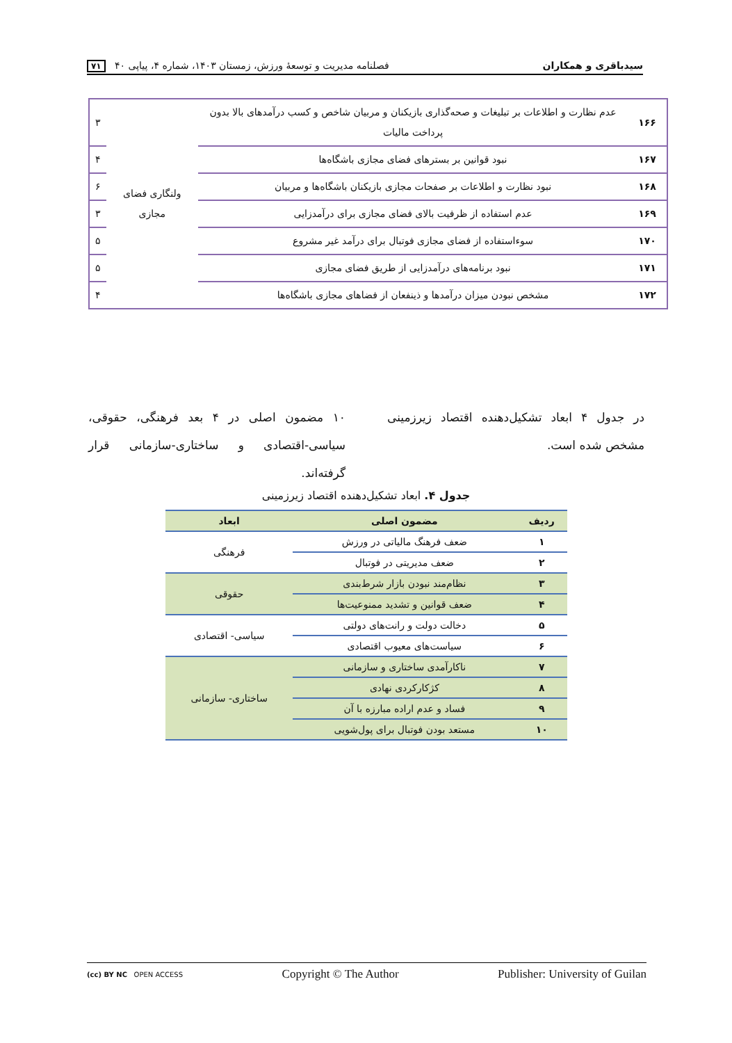سیدباقری و همکاران فصلنامه مدیریت و توسعهٔ ورزش، زمستان ۱۴۰۳، شماره ۴، پیاپی ۴۰ ۷۱
| ۱۶۶ | عدم نظارت و اطلاعات بر تبلیغات و صحه‌گذاری بازیکنان و مربیان شاخص و کسب درآمدهای بالا بدون پرداخت مالیات | ولنگاری فضای مجازی | ۳ |
| ۱۶۷ | نبود قوانین بر بسترهای فضای مجازی باشگاه‌ها | | ۴ |
| ۱۶۸ | نبود نظارت و اطلاعات بر صفحات مجازی بازیکنان باشگاه‌ها و مربیان | | ۶ |
| ۱۶۹ | عدم استفاده از ظرفیت بالای فضای مجازی برای درآمدزایی | | ۳ |
| ۱۷۰ | سوءاستفاده از فضای مجازی فوتبال برای درآمد غیر مشروع | | ۵ |
| ۱۷۱ | نبود برنامه‌های درآمدزایی از طریق فضای مجازی | | ۵ |
| ۱۷۲ | مشخص نبودن میزان درآمدها و ذینفعان از فضاهای مجازی باشگاه‌ها | | ۴ |
در جدول ۴ ابعاد تشکیل‌دهنده اقتصاد زیرزمینی مشخص شده است.
۱۰ مضمون اصلی در ۴ بعد فرهنگی، حقوقی، سیاسی-اقتصادی و ساختاری-سازمانی قرار گرفته‌اند.
جدول ۴. ابعاد تشکیل‌دهنده اقتصاد زیرزمینی
| ردیف | مضمون اصلی | ابعاد |
| --- | --- | --- |
| ۱ | ضعف فرهنگ مالیاتی در ورزش | فرهنگی |
| ۲ | ضعف مدیریتی در فوتبال | |
| ۳ | نظام‌مند نبودن بازار شرط‌بندی | حقوقی |
| ۴ | ضعف قوانین و تشدید ممنوعیت‌ها | |
| ۵ | دخالت دولت و رانت‌های دولتی | سیاسی- اقتصادی |
| ۶ | سیاست‌های معیوب اقتصادی | |
| ۷ | ناکارآمدی ساختاری و سازمانی | ساختاری- سازمانی |
| ۸ | کژکارکردی نهادی | |
| ۹ | فساد و عدم اراده مبارزه با آن | |
| ۱۰ | مستعد بودن فوتبال برای پول‌شویی | |
(cc) BY NC OPEN ACCESS Copyright © The Author Publisher: University of Guilan